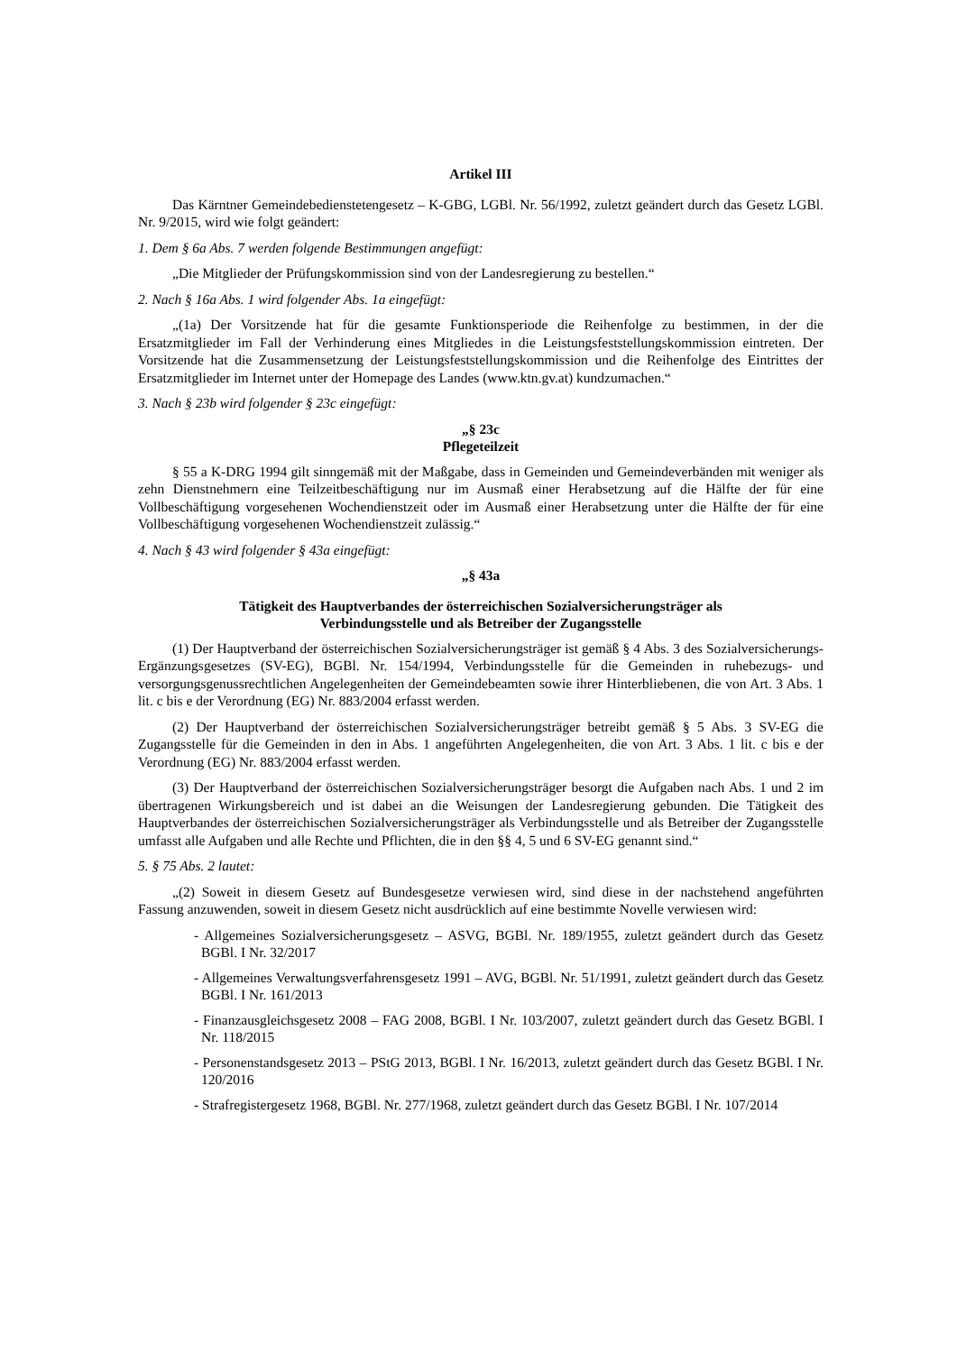Artikel III
Das Kärntner Gemeindebedienstetengesetz – K-GBG, LGBl. Nr. 56/1992, zuletzt geändert durch das Gesetz LGBl. Nr. 9/2015, wird wie folgt geändert:
1. Dem § 6a Abs. 7 werden folgende Bestimmungen angefügt:
„Die Mitglieder der Prüfungskommission sind von der Landesregierung zu bestellen.“
2. Nach § 16a Abs. 1 wird folgender Abs. 1a eingefügt:
„(1a) Der Vorsitzende hat für die gesamte Funktionsperiode die Reihenfolge zu bestimmen, in der die Ersatzmitglieder im Fall der Verhinderung eines Mitgliedes in die Leistungsfeststellungskommission eintreten. Der Vorsitzende hat die Zusammensetzung der Leistungsfeststellungskommission und die Reihenfolge des Eintrittes der Ersatzmitglieder im Internet unter der Homepage des Landes (www.ktn.gv.at) kundzumachen.“
3. Nach § 23b wird folgender § 23c eingefügt:
„§ 23c
Pflegeteilzeit
§ 55 a K-DRG 1994 gilt sinngemäß mit der Maßgabe, dass in Gemeinden und Gemeindeverbänden mit weniger als zehn Dienstnehmern eine Teilzeitbeschäftigung nur im Ausmaß einer Herabsetzung auf die Hälfte der für eine Vollbeschäftigung vorgesehenen Wochendienstzeit oder im Ausmaß einer Herabsetzung unter die Hälfte der für eine Vollbeschäftigung vorgesehenen Wochendienstzeit zulässig.“
4. Nach § 43 wird folgender § 43a eingefügt:
„§ 43a
Tätigkeit des Hauptverbandes der österreichischen Sozialversicherungsträger als
Verbindungsstelle und als Betreiber der Zugangsstelle
(1) Der Hauptverband der österreichischen Sozialversicherungsträger ist gemäß § 4 Abs. 3 des Sozialversicherungs-Ergänzungsgesetzes (SV-EG), BGBl. Nr. 154/1994, Verbindungsstelle für die Gemeinden in ruhebezugs- und versorgungsgenussrechtlichen Angelegenheiten der Gemeindebeamten sowie ihrer Hinterbliebenen, die von Art. 3 Abs. 1 lit. c bis e der Verordnung (EG) Nr. 883/2004 erfasst werden.
(2) Der Hauptverband der österreichischen Sozialversicherungsträger betreibt gemäß § 5 Abs. 3 SV-EG die Zugangsstelle für die Gemeinden in den in Abs. 1 angeführten Angelegenheiten, die von Art. 3 Abs. 1 lit. c bis e der Verordnung (EG) Nr. 883/2004 erfasst werden.
(3) Der Hauptverband der österreichischen Sozialversicherungsträger besorgt die Aufgaben nach Abs. 1 und 2 im übertragenen Wirkungsbereich und ist dabei an die Weisungen der Landesregierung gebunden. Die Tätigkeit des Hauptverbandes der österreichischen Sozialversicherungsträger als Verbindungsstelle und als Betreiber der Zugangsstelle umfasst alle Aufgaben und alle Rechte und Pflichten, die in den §§ 4, 5 und 6 SV-EG genannt sind.“
5. § 75 Abs. 2 lautet:
„(2) Soweit in diesem Gesetz auf Bundesgesetze verwiesen wird, sind diese in der nachstehend angeführten Fassung anzuwenden, soweit in diesem Gesetz nicht ausdrücklich auf eine bestimmte Novelle verwiesen wird:
- Allgemeines Sozialversicherungsgesetz – ASVG, BGBl. Nr. 189/1955, zuletzt geändert durch das Gesetz BGBl. I Nr. 32/2017
- Allgemeines Verwaltungsverfahrensgesetz 1991 – AVG, BGBl. Nr. 51/1991, zuletzt geändert durch das Gesetz BGBl. I Nr. 161/2013
- Finanzausgleichsgesetz 2008 – FAG 2008, BGBl. I Nr. 103/2007, zuletzt geändert durch das Gesetz BGBl. I Nr. 118/2015
- Personenstandsgesetz 2013 – PStG 2013, BGBl. I Nr. 16/2013, zuletzt geändert durch das Gesetz BGBl. I Nr. 120/2016
- Strafregistergesetz 1968, BGBl. Nr. 277/1968, zuletzt geändert durch das Gesetz BGBl. I Nr. 107/2014